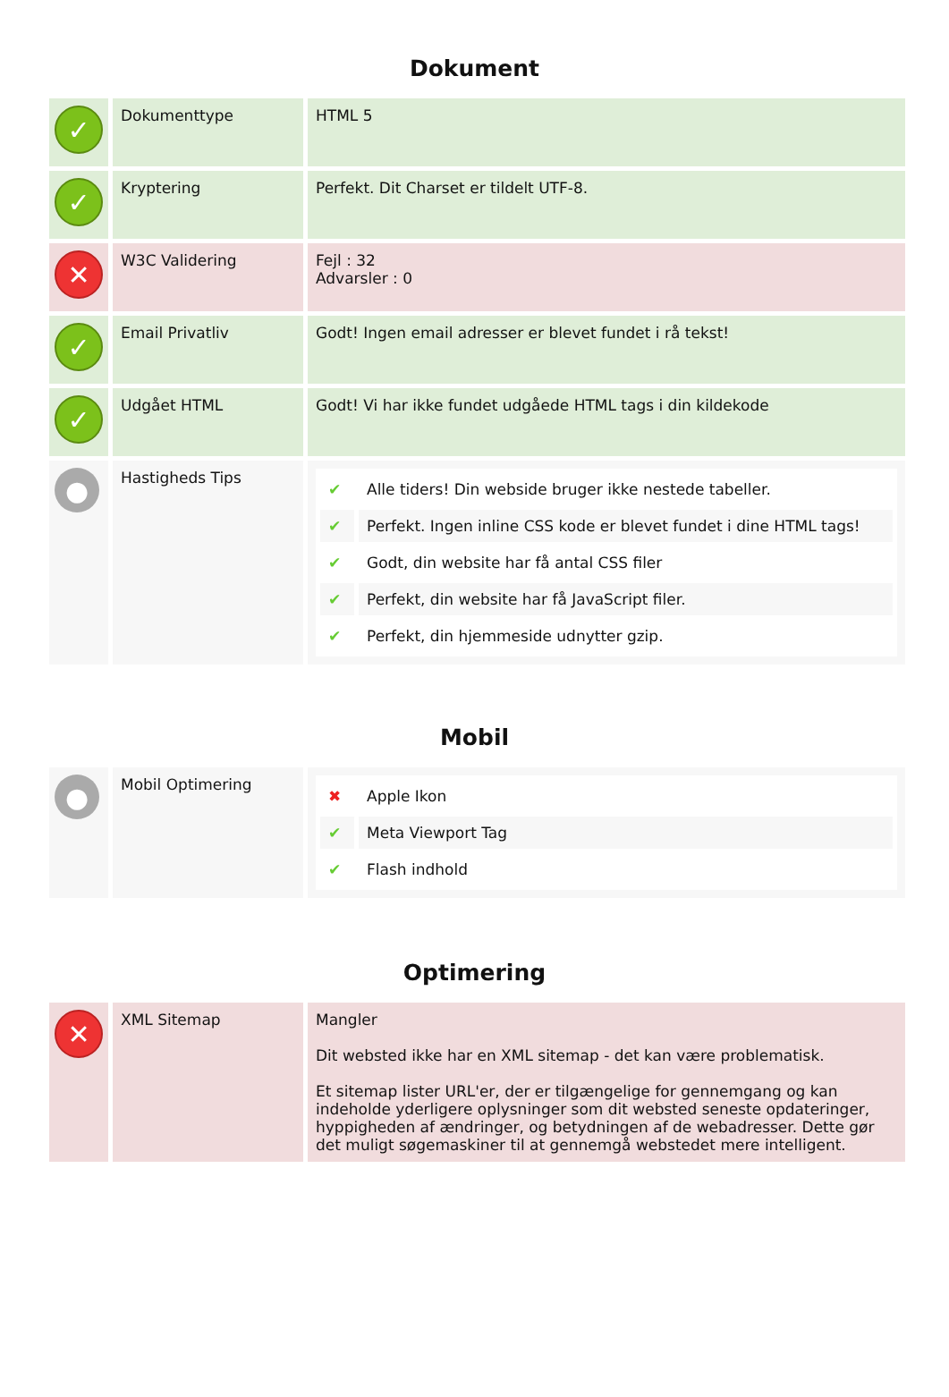Dokument
| ✓ | Dokumenttype | HTML 5 |
| ✓ | Kryptering | Perfekt. Dit Charset er tildelt UTF-8. |
| ✕ | W3C Validering | Fejl : 32 Advarsler : 0 |
| ✓ | Email Privatliv | Godt! Ingen email adresser er blevet fundet i rå tekst! |
| ✓ | Udgået HTML | Godt! Vi har ikke fundet udgåede HTML tags i din kildekode |
| ● | Hastigheds Tips | / ✔ / Alle tiders! Din webside bruger ikke nestede tabeller. / / ✔ / Perfekt. Ingen inline CSS kode er blevet fundet i dine HTML tags! / / ✔ / Godt, din website har få antal CSS filer / / ✔ / Perfekt, din website har få JavaScript filer. / / ✔ / Perfekt, din hjemmeside udnytter gzip. / |
Mobil
| ● | Mobil Optimering | / ✖ / Apple Ikon / / ✔ / Meta Viewport Tag / / ✔ / Flash indhold / |
Optimering
| ✕ | XML Sitemap | Mangler Dit websted ikke har en XML sitemap - det kan være problematisk. Et sitemap lister URL'er, der er tilgængelige for gennemgang og kan indeholde yderligere oplysninger som dit websted seneste opdateringer, hyppigheden af ændringer, og betydningen af de webadresser. Dette gør det muligt søgemaskiner til at gennemgå webstedet mere intelligent. |